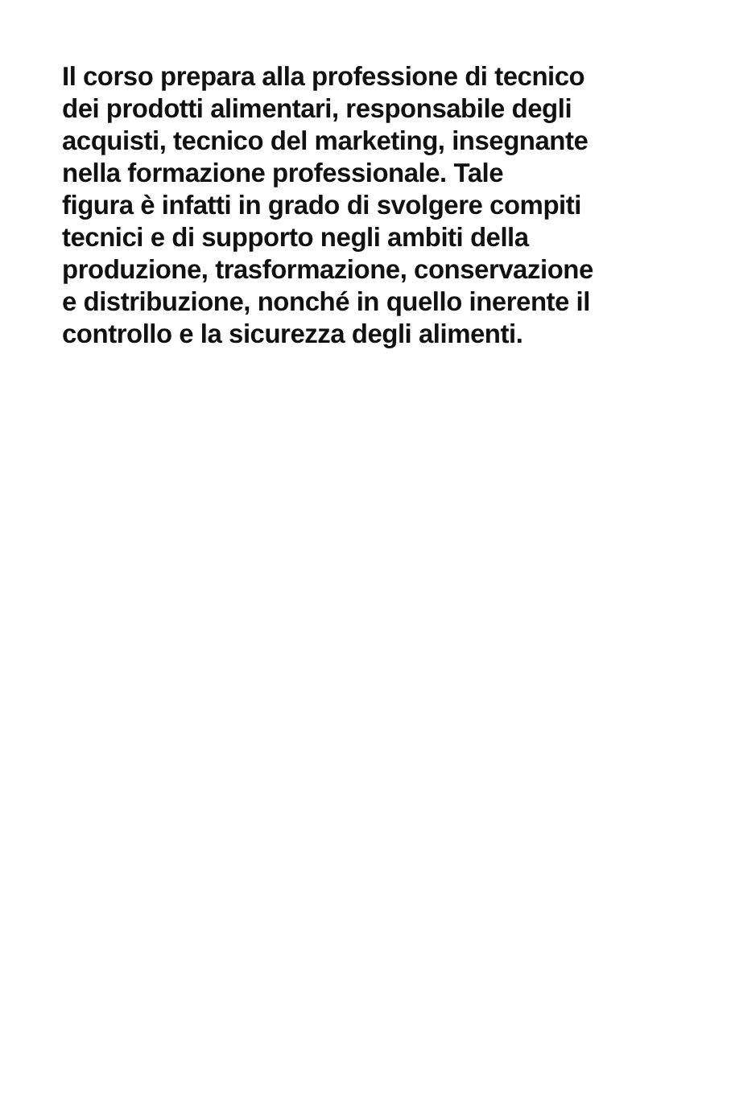Il corso prepara alla professione di tecnico
dei prodotti alimentari, responsabile degli
acquisti, tecnico del marketing, insegnante
nella formazione professionale. Tale
figura è infatti in grado di svolgere compiti
tecnici e di supporto negli ambiti della
produzione, trasformazione, conservazione
e distribuzione, nonché in quello inerente il
controllo e la sicurezza degli alimenti.